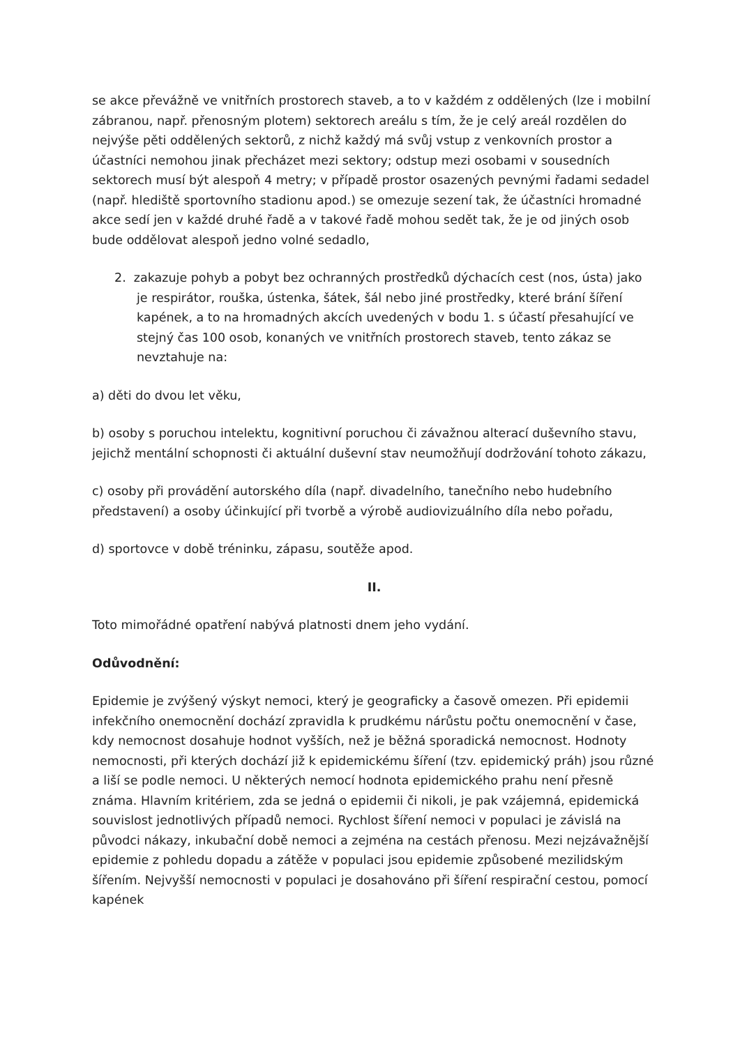se akce převážně ve vnitřních prostorech staveb, a to v každém z oddělených (lze i mobilní zábranou, např. přenosným plotem) sektorech areálu s tím, že je celý areál rozdělen do nejvýše pěti oddělených sektorů, z nichž každý má svůj vstup z venkovních prostor a účastníci nemohou jinak přecházet mezi sektory; odstup mezi osobami v sousedních sektorech musí být alespoň 4 metry; v případě prostor osazených pevnými řadami sedadel (např. hlediště sportovního stadionu apod.) se omezuje sezení tak, že účastníci hromadné akce sedí jen v každé druhé řadě a v takové řadě mohou sedět tak, že je od jiných osob bude oddělovat alespoň jedno volné sedadlo,
2. zakazuje pohyb a pobyt bez ochranných prostředků dýchacích cest (nos, ústa) jako je respirátor, rouška, ústenka, šátek, šál nebo jiné prostředky, které brání šíření kapének, a to na hromadných akcích uvedených v bodu 1. s účastí přesahující ve stejný čas 100 osob, konaných ve vnitřních prostorech staveb, tento zákaz se nevztahuje na:
a) děti do dvou let věku,
b) osoby s poruchou intelektu, kognitivní poruchou či závažnou alterací duševního stavu, jejichž mentální schopnosti či aktuální duševní stav neumožňují dodržování tohoto zákazu,
c) osoby při provádění autorského díla (např. divadelního, tanečního nebo hudebního představení) a osoby účinkující při tvorbě a výrobě audiovizuálního díla nebo pořadu,
d) sportovce v době tréninku, zápasu, soutěže apod.
II.
Toto mimořádné opatření nabývá platnosti dnem jeho vydání.
Odůvodnění:
Epidemie je zvýšený výskyt nemoci, který je geograficky a časově omezen. Při epidemii infekčního onemocnění dochází zpravidla k prudkému nárůstu počtu onemocnění v čase, kdy nemocnost dosahuje hodnot vyšších, než je běžná sporadická nemocnost. Hodnoty nemocnosti, při kterých dochází již k epidemickému šíření (tzv. epidemický práh) jsou různé a liší se podle nemoci. U některých nemocí hodnota epidemického prahu není přesně známa. Hlavním kritériem, zda se jedná o epidemii či nikoli, je pak vzájemná, epidemická souvislost jednotlivých případů nemoci. Rychlost šíření nemoci v populaci je závislá na původci nákazy, inkubační době nemoci a zejména na cestách přenosu. Mezi nejzávažnější epidemie z pohledu dopadu a zátěže v populaci jsou epidemie způsobené mezilidským šířením. Nejvyšší nemocnosti v populaci je dosahováno při šíření respirační cestou, pomocí kapének